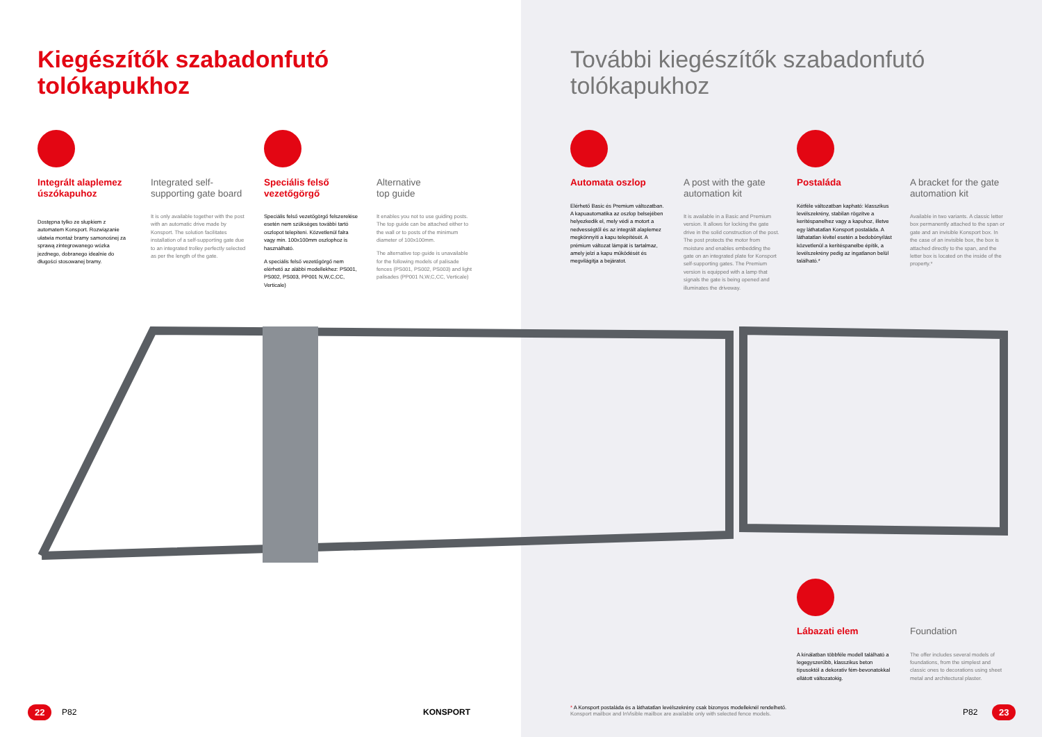Kiegészítők szabadonfutó
tolókapukhoz
Integrált alaplemez úszókapuhoz
Dostępna tylko ze słupkiem z automatem Konsport. Rozwiązanie ułatwia montaż bramy samonośnej za sprawą zintegrowanego wózka jezdnego, dobranego idealnie do długości stosowanej bramy.
Integrated self-supporting gate board
It is only available together with the post with an automatic drive made by Konsport. The solution facilitates installation of a self-supporting gate due to an integrated trolley perfectly selected as per the length of the gate.
Speciális felső vezetőgörgő
Speciális felső vezetőgörgő felszerelése esetén nem szükséges további tartó oszlopot telepíteni. Közvetlenül falra vagy min. 100x100mm oszlophoz is használható.
A speciális felső vezetőgörgő nem elérhető az alábbi modellekhez: PS001, PS002, PS003, PP001 N,W,C,CC, Verticale)
Alternative
top guide
It enables you not to use guiding posts. The top guide can be attached either to the wall or to posts of the minimum diameter of 100x100mm.
The alternative top guide is unavailable for the following models of palisade fences (PS001, PS002, PS003) and light palisades (PP001 N,W,C,CC, Verticale)
22 P82 KONSPORT
További kiegészítők szabadonfutó
tolókapukhoz
Automata oszlop
Elérhető Basic és Premium változatban. A kapuautomatika az oszlop belsejében helyezkedik el, mely védi a motort a nedvességtől és az integrált alaplemez megkönnyíti a kapu telepítését. A prémium változat lámpát is tartalmaz, amely jelzi a kapu működését és megvilágítja a bejáratot.
A post with the gate automation kit
It is available in a Basic and Premium version. It allows for locking the gate drive in the solid construction of the post. The post protects the motor from moisture and enables embedding the gate on an integrated plate for Konsport self-supporting gates. The Premium version is equipped with a lamp that signals the gate is being opened and illuminates the driveway.
Postaláda
Kétféle változatban kapható: klasszikus levélszekrény, stabilan rögzítve a kerítéspanelhez vagy a kapuhoz, illetve egy láthatatlan Konsport postaláda. A láthatatlan kivitel esetén a bedobónyílást közvetlenül a kerítéspanelbe építik, a levélszekrény pedig az ingatlanon belül található.*
A bracket for the gate automation kit
Available in two variants. A classic letter box permanently attached to the span or gate and an invisible Konsport box. In the case of an invisible box, the box is attached directly to the span, and the letter box is located on the inside of the property.*
Lábazati elem
A kínálatban többféle modell található a legegyszerűbb, klasszikus beton típusoktól a dekoratív fém-bevonatokkal ellátott változatokig.
Foundation
The offer includes several models of foundations, from the simplest and classic ones to decorations using sheet metal and architectural plaster.
* A Konsport postaláda és a láthatatlan levélszekrény csak bizonyos modelleknél rendelhető.
Konsport mailbox and InVisible mailbox are available only with selected fence models.
P82 23